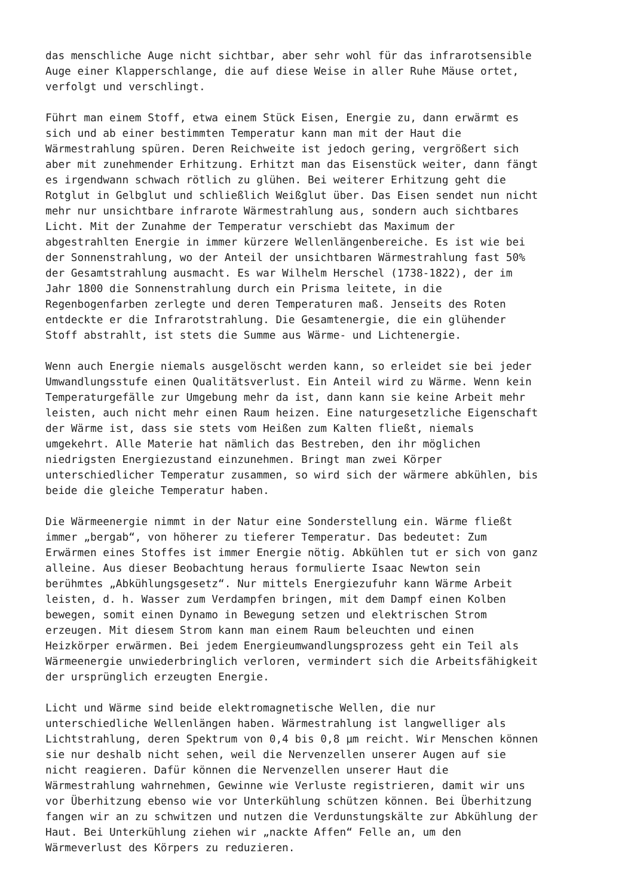das menschliche Auge nicht sichtbar, aber sehr wohl für das infrarotsensible Auge einer Klapperschlange, die auf diese Weise in aller Ruhe Mäuse ortet, verfolgt und verschlingt.
Führt man einem Stoff, etwa einem Stück Eisen, Energie zu, dann erwärmt es sich und ab einer bestimmten Temperatur kann man mit der Haut die Wärmestrahlung spüren. Deren Reichweite ist jedoch gering, vergrößert sich aber mit zunehmender Erhitzung. Erhitzt man das Eisenstück weiter, dann fängt es irgendwann schwach rötlich zu glühen. Bei weiterer Erhitzung geht die Rotglut in Gelbglut und schließlich Weißglut über. Das Eisen sendet nun nicht mehr nur unsichtbare infrarote Wärmestrahlung aus, sondern auch sichtbares Licht. Mit der Zunahme der Temperatur verschiebt das Maximum der abgestrahlten Energie in immer kürzere Wellenlängenbereiche. Es ist wie bei der Sonnenstrahlung, wo der Anteil der unsichtbaren Wärmestrahlung fast 50% der Gesamtstrahlung ausmacht. Es war Wilhelm Herschel (1738-1822), der im Jahr 1800 die Sonnenstrahlung durch ein Prisma leitete, in die Regenbogenfarben zerlegte und deren Temperaturen maß. Jenseits des Roten entdeckte er die Infrarotstrahlung. Die Gesamtenergie, die ein glühender Stoff abstrahlt, ist stets die Summe aus Wärme- und Lichtenergie.
Wenn auch Energie niemals ausgelöscht werden kann, so erleidet sie bei jeder Umwandlungsstufe einen Qualitätsverlust. Ein Anteil wird zu Wärme. Wenn kein Temperaturgefälle zur Umgebung mehr da ist, dann kann sie keine Arbeit mehr leisten, auch nicht mehr einen Raum heizen. Eine naturgesetzliche Eigenschaft der Wärme ist, dass sie stets vom Heißen zum Kalten fließt, niemals umgekehrt. Alle Materie hat nämlich das Bestreben, den ihr möglichen niedrigsten Energiezustand einzunehmen. Bringt man zwei Körper unterschiedlicher Temperatur zusammen, so wird sich der wärmere abkühlen, bis beide die gleiche Temperatur haben.
Die Wärmeenergie nimmt in der Natur eine Sonderstellung ein. Wärme fließt immer „bergab“, von höherer zu tieferer Temperatur. Das bedeutet: Zum Erwärmen eines Stoffes ist immer Energie nötig. Abkühlen tut er sich von ganz alleine. Aus dieser Beobachtung heraus formulierte Isaac Newton sein berühmtes „Abkühlungsgesetz“. Nur mittels Energiezufuhr kann Wärme Arbeit leisten, d. h. Wasser zum Verdampfen bringen, mit dem Dampf einen Kolben bewegen, somit einen Dynamo in Bewegung setzen und elektrischen Strom erzeugen. Mit diesem Strom kann man einem Raum beleuchten und einen Heizkörper erwärmen. Bei jedem Energieumwandlungsprozess geht ein Teil als Wärmeenergie unwiederbringlich verloren, vermindert sich die Arbeitsfähigkeit der ursprünglich erzeugten Energie.
Licht und Wärme sind beide elektromagnetische Wellen, die nur unterschiedliche Wellenlängen haben. Wärmestrahlung ist langwelliger als Lichtstrahlung, deren Spektrum von 0,4 bis 0,8 µm reicht. Wir Menschen können sie nur deshalb nicht sehen, weil die Nervenzellen unserer Augen auf sie nicht reagieren. Dafür können die Nervenzellen unserer Haut die Wärmestrahlung wahrnehmen, Gewinne wie Verluste registrieren, damit wir uns vor Überhitzung ebenso wie vor Unterkühlung schützen können. Bei Überhitzung fangen wir an zu schwitzen und nutzen die Verdunstungskälte zur Abkühlung der Haut. Bei Unterkühlung ziehen wir „nackte Affen“ Felle an, um den Wärmeverlust des Körpers zu reduzieren.